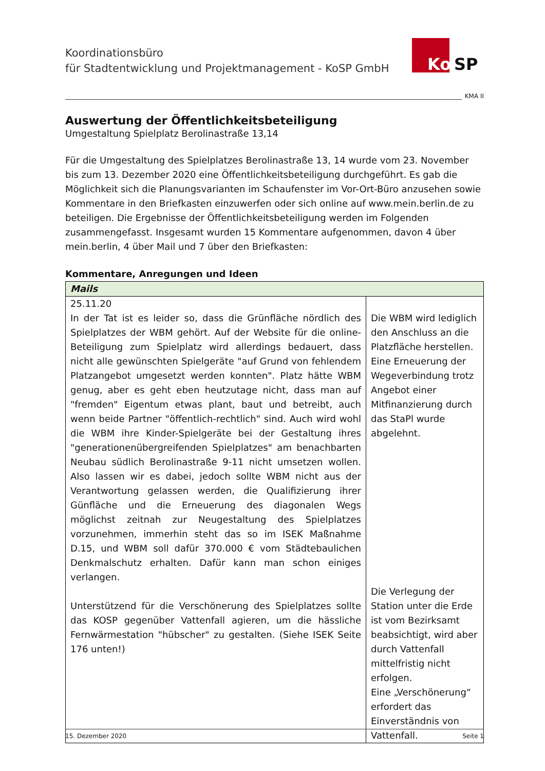Koordinationsbüro
für Stadtentwicklung und Projektmanagement - KoSP GmbH
Ko SP
KMA II
Auswertung der Öffentlichkeitsbeteiligung
Umgestaltung Spielplatz Berolinastraße 13,14
Für die Umgestaltung des Spielplatzes Berolinastraße 13, 14 wurde vom 23. November bis zum 13. Dezember 2020 eine Öffentlichkeitsbeteiligung durchgeführt. Es gab die Möglichkeit sich die Planungsvarianten im Schaufenster im Vor-Ort-Büro anzusehen sowie Kommentare in den Briefkasten einzuwerfen oder sich online auf www.mein.berlin.de zu beteiligen. Die Ergebnisse der Öffentlichkeitsbeteiligung werden im Folgenden zusammengefasst. Insgesamt wurden 15 Kommentare aufgenommen, davon 4 über mein.berlin, 4 über Mail und 7 über den Briefkasten:
Kommentare, Anregungen und Ideen
| Mails | |
| --- | --- |
| 25.11.20 In der Tat ist es leider so, dass die Grünfläche nördlich des Spielplatzes der WBM gehört. Auf der Website für die online-Beteiligung zum Spielplatz wird allerdings bedauert, dass nicht alle gewünschten Spielgeräte "auf Grund von fehlendem Platzangebot umgesetzt werden konnten". Platz hätte WBM genug, aber es geht eben heutzutage nicht, dass man auf "fremden" Eigentum etwas plant, baut und betreibt, auch wenn beide Partner "öffentlich-rechtlich" sind. Auch wird wohl die WBM ihre Kinder-Spielgeräte bei der Gestaltung ihres "generationenübergreifenden Spielplatzes" am benachbarten Neubau südlich Berolinastraße 9-11 nicht umsetzen wollen. Also lassen wir es dabei, jedoch sollte WBM nicht aus der Verantwortung gelassen werden, die Qualifizierung ihrer Günfläche und die Erneuerung des diagonalen Wegs möglichst zeitnah zur Neugestaltung des Spielplatzes vorzunehmen, immerhin steht das so im ISEK Maßnahme D.15, und WBM soll dafür 370.000 € vom Städtebaulichen Denkmalschutz erhalten. Dafür kann man schon einiges verlangen. Unterstützend für die Verschönerung des Spielplatzes sollte das KOSP gegenüber Vattenfall agieren, um die hässliche Fernwärmestation "hübscher" zu gestalten. (Siehe ISEK Seite 176 unten!) | Die WBM wird lediglich den Anschluss an die Platzfläche herstellen. Eine Erneuerung der Wegeverbindung trotz Angebot einer Mitfinanzierung durch das StaPl wurde abgelehnt. Die Verlegung der Station unter die Erde ist vom Bezirksamt beabsichtigt, wird aber durch Vattenfall mittelfristig nicht erfolgen. Eine „Verschönerung“ erfordert das Einverständnis von Vattenfall. |
15. Dezember 2020 Seite 1